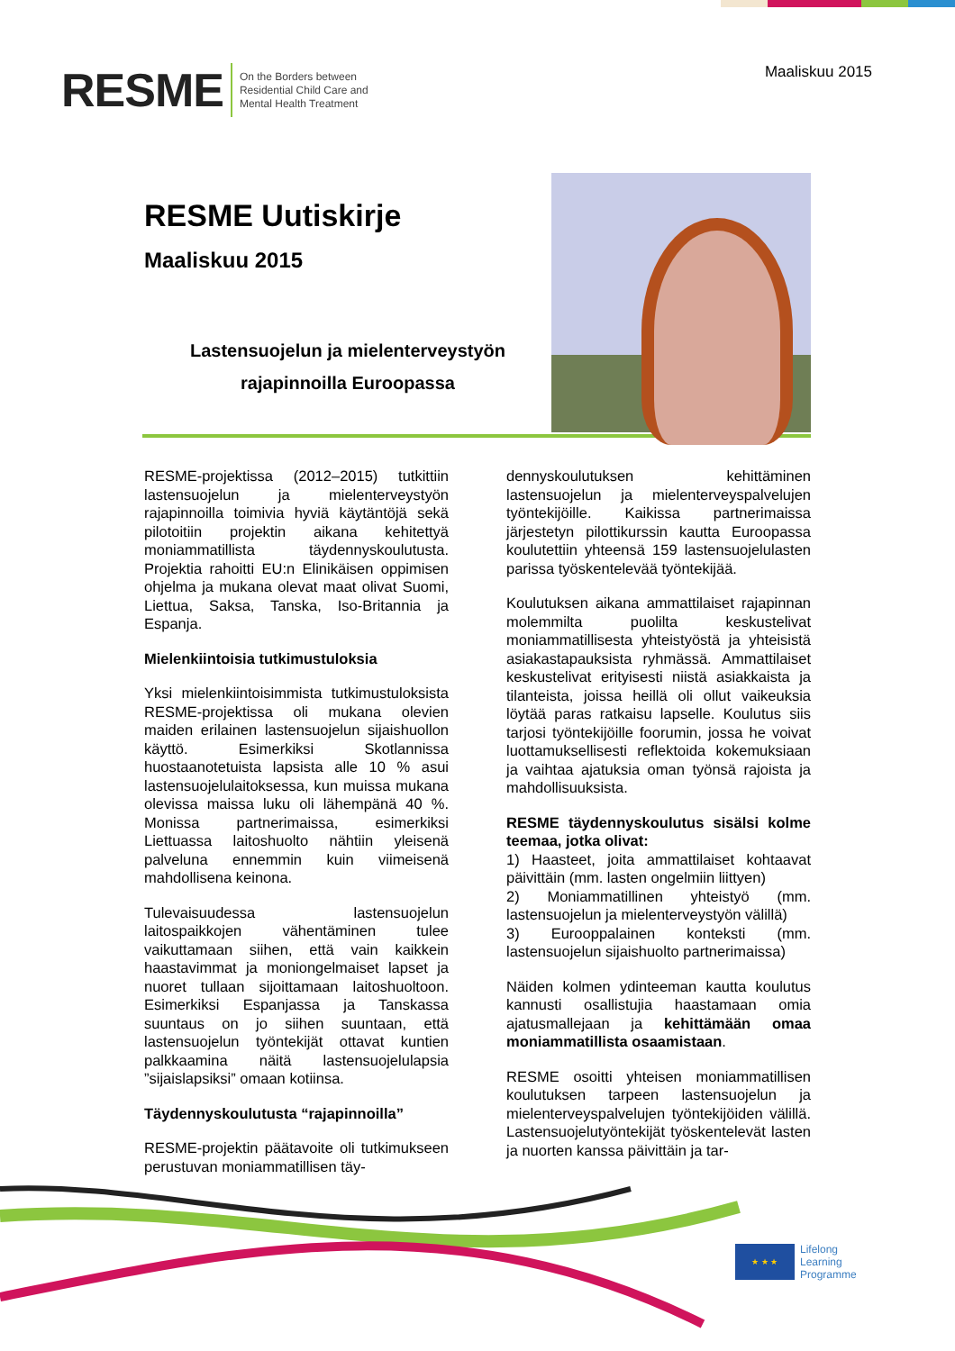RESME On the Borders between
Residential Child Care and
Mental Health Treatment
Maaliskuu 2015
RESME Uutiskirje
Maaliskuu 2015
Lastensuojelun ja mielenterveystyön
rajapinnoilla Euroopassa
RESME-projektissa (2012–2015) tutkittiin lastensuojelun ja mielenterveystyön rajapinnoilla toimivia hyviä käytäntöjä sekä pilotoitiin projektin aikana kehitettyä moniammatillista täydennyskoulutusta. Projektia rahoitti EU:n Elinikäisen oppimisen ohjelma ja mukana olevat maat olivat Suomi, Liettua, Saksa, Tanska, Iso-Britannia ja Espanja.
Mielenkiintoisia tutkimustuloksia
Yksi mielenkiintoisimmista tutkimustuloksista RESME-projektissa oli mukana olevien maiden erilainen lastensuojelun sijaishuollon käyttö. Esimerkiksi Skotlannissa huostaanotetuista lapsista alle 10 % asui lastensuojelulaitoksessa, kun muissa mukana olevissa maissa luku oli lähempänä 40 %. Monissa partnerimaissa, esimerkiksi Liettuassa laitoshuolto nähtiin yleisenä palveluna ennemmin kuin viimeisenä mahdollisena keinona.
Tulevaisuudessa lastensuojelun laitospaikkojen vähentäminen tulee vaikuttamaan siihen, että vain kaikkein haastavimmat ja moniongelmaiset lapset ja nuoret tullaan sijoittamaan laitoshuoltoon. Esimerkiksi Espanjassa ja Tanskassa suuntaus on jo siihen suuntaan, että lastensuojelun työntekijät ottavat kuntien palkkaamina näitä lastensuojelulapsia ”sijaislapsiksi” omaan kotiinsa.
Täydennyskoulutusta “rajapinnoilla”
RESME-projektin päätavoite oli tutkimukseen perustuvan moniammatillisen täy-
dennyskoulutuksen kehittäminen lastensuojelun ja mielenterveyspalvelujen työntekijöille. Kaikissa partnerimaissa järjestetyn pilottikurssin kautta Euroopassa koulutettiin yhteensä 159 lastensuojelulasten parissa työskentelevää työntekijää.
Koulutuksen aikana ammattilaiset rajapinnan molemmilta puolilta keskustelivat moniammatillisesta yhteistyöstä ja yhteisistä asiakastapauksista ryhmässä. Ammattilaiset keskustelivat erityisesti niistä asiakkaista ja tilanteista, joissa heillä oli ollut vaikeuksia löytää paras ratkaisu lapselle. Koulutus siis tarjosi työntekijöille foorumin, jossa he voivat luottamuksellisesti reflektoida kokemuksiaan ja vaihtaa ajatuksia oman työnsä rajoista ja mahdollisuuksista.
RESME täydennyskoulutus sisälsi kolme teemaa, jotka olivat:
1) Haasteet, joita ammattilaiset kohtaavat päivittäin (mm. lasten ongelmiin liittyen)
2) Moniammatillinen yhteistyö (mm. lastensuojelun ja mielenterveystyön välillä)
3) Eurooppalainen konteksti (mm. lastensuojelun sijaishuolto partnerimaissa)
Näiden kolmen ydinteeman kautta koulutus kannusti osallistujia haastamaan omia ajatusmallejaan ja kehittämään omaa moniammatillista osaamistaan.
RESME osoitti yhteisen moniammatillisen koulutuksen tarpeen lastensuojelun ja mielenterveyspalvelujen työntekijöiden välillä. Lastensuojelutyöntekijät työskentelevät lasten ja nuorten kanssa päivittäin ja tar-
★ ★ ★
Lifelong
Learning
Programme